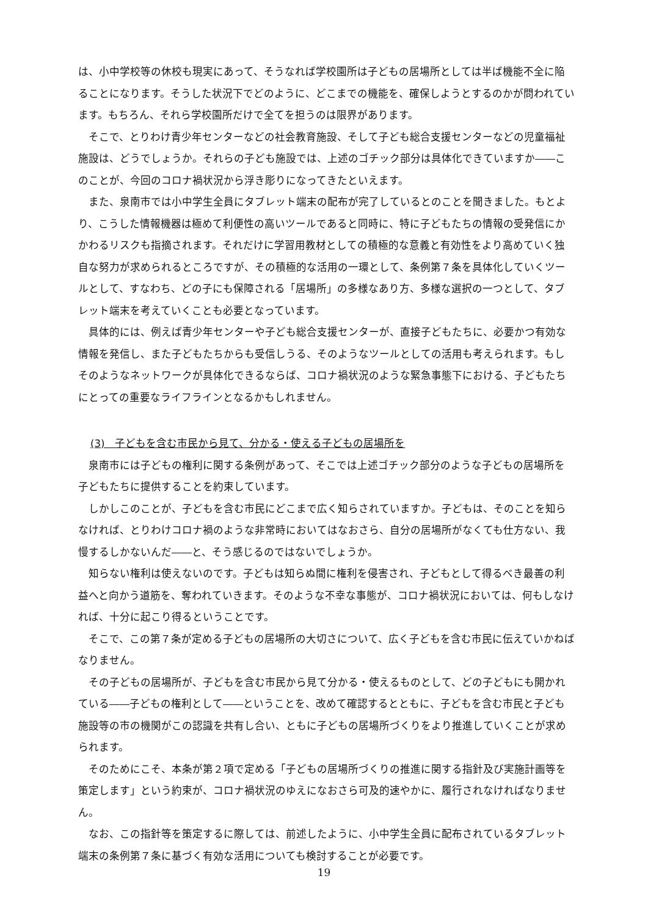は、小中学校等の休校も現実にあって、そうなれば学校園所は子どもの居場所としては半ば機能不全に陥ることになります。そうした状況下でどのように、どこまでの機能を、確保しようとするのかが問われています。もちろん、それら学校園所だけで全てを担うのは限界があります。
そこで、とりわけ青少年センターなどの社会教育施設、そして子ども総合支援センターなどの児童福祉施設は、どうでしょうか。それらの子ども施設では、上述のゴチック部分は具体化できていますか――このことが、今回のコロナ禍状況から浮き彫りになってきたといえます。
また、泉南市では小中学生全員にタブレット端末の配布が完了しているとのことを聞きました。もとより、こうした情報機器は極めて利便性の高いツールであると同時に、特に子どもたちの情報の受発信にかかわるリスクも指摘されます。それだけに学習用教材としての積極的な意義と有効性をより高めていく独自な努力が求められるところですが、その積極的な活用の一環として、条例第７条を具体化していくツールとして、すなわち、どの子にも保障される「居場所」の多様なあり方、多様な選択の一つとして、タブレット端末を考えていくことも必要となっています。
具体的には、例えば青少年センターや子ども総合支援センターが、直接子どもたちに、必要かつ有効な情報を発信し、また子どもたちからも受信しうる、そのようなツールとしての活用も考えられます。もしそのようなネットワークが具体化できるならば、コロナ禍状況のような緊急事態下における、子どもたちにとっての重要なライフラインとなるかもしれません。
(3)　子どもを含む市民から見て、分かる・使える子どもの居場所を
泉南市には子どもの権利に関する条例があって、そこでは上述ゴチック部分のような子どもの居場所を子どもたちに提供することを約束しています。
しかしこのことが、子どもを含む市民にどこまで広く知らされていますか。子どもは、そのことを知らなければ、とりわけコロナ禍のような非常時においてはなおさら、自分の居場所がなくても仕方ない、我慢するしかないんだ――と、そう感じるのではないでしょうか。
知らない権利は使えないのです。子どもは知らぬ間に権利を侵害され、子どもとして得るべき最善の利益へと向かう道筋を、奪われていきます。そのような不幸な事態が、コロナ禍状況においては、何もしなければ、十分に起こり得るということです。
そこで、この第７条が定める子どもの居場所の大切さについて、広く子どもを含む市民に伝えていかねばなりません。
その子どもの居場所が、子どもを含む市民から見て分かる・使えるものとして、どの子どもにも開かれている――子どもの権利として――ということを、改めて確認するとともに、子どもを含む市民と子ども施設等の市の機関がこの認識を共有し合い、ともに子どもの居場所づくりをより推進していくことが求められます。
そのためにこそ、本条が第２項で定める「子どもの居場所づくりの推進に関する指針及び実施計画等を策定します」という約束が、コロナ禍状況のゆえになおさら可及的速やかに、履行されなければなりません。
なお、この指針等を策定するに際しては、前述したように、小中学生全員に配布されているタブレット端末の条例第７条に基づく有効な活用についても検討することが必要です。
19